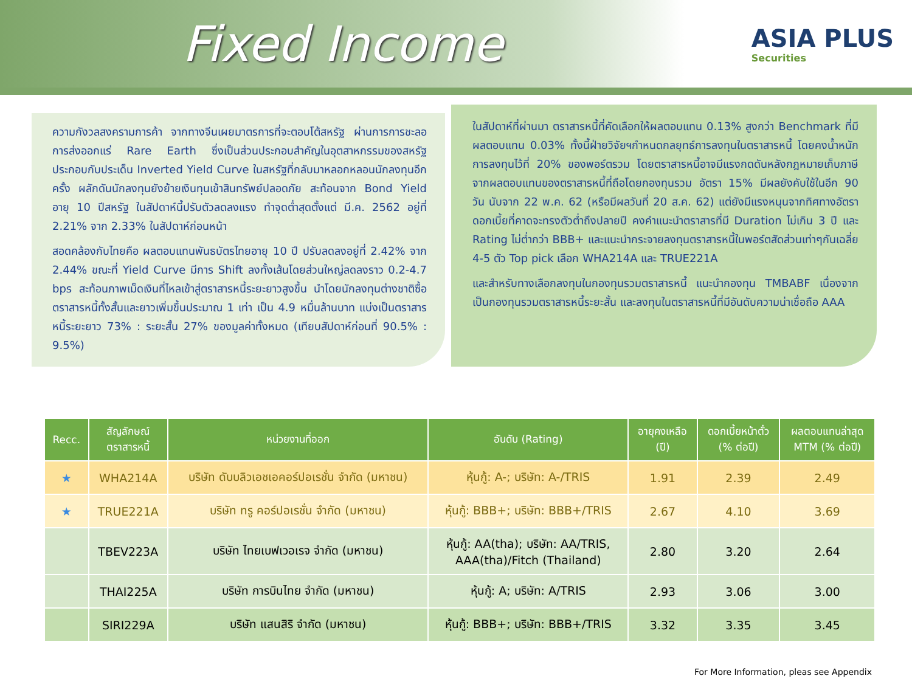Fixed Income
ASIA PLUS
Securities
ความกังวลสงครามการค้า จากทางจีนเผยมาตรการที่จะตอบโต้สหรัฐ ผ่านการการชะลอการส่งออกแร่ Rare Earth ซึ่งเป็นส่วนประกอบสำคัญในอุตสาหกรรมของสหรัฐ ประกอบกับประเด็น Inverted Yield Curve ในสหรัฐที่กลับมาหลอกหลอนนักลงทุนอีกครั้ง ผลักดันนักลงทุนยังย้ายเงินทุนเข้าสินทรัพย์ปลอดภัย สะท้อนจาก Bond Yield อายุ 10 ปีสหรัฐ ในสัปดาห์นี้ปรับตัวลดลงแรง ทำจุดต่ำสุดตั้งแต่ มี.ค. 2562 อยู่ที่ 2.21% จาก 2.33% ในสัปดาห์ก่อนหน้า
สอดคล้องกับไทยคือ ผลตอบแทนพันธบัตรไทยอายุ 10 ปี ปรับลดลงอยู่ที่ 2.42% จาก 2.44% ขณะที่ Yield Curve มีการ Shift ลงทั้งเส้นโดยส่วนใหญ่ลดลงราว 0.2-4.7 bps สะท้อนภาพเม็ดเงินที่ไหลเข้าสู่ตราสารหนี้ระยะยาวสูงขึ้น นำโดยนักลงทุนต่างชาติซื้อตราสารหนี้ทั้งสั้นและยาวเพิ่มขึ้นประมาณ 1 เท่า เป็น 4.9 หมื่นล้านบาท แบ่งเป็นตราสารหนี้ระยะยาว 73% : ระยะสั้น 27% ของมูลค่าทั้งหมด (เทียบสัปดาห์ก่อนที่ 90.5% : 9.5%)
ในสัปดาห์ที่ผ่านมา ตราสารหนี้ที่คัดเลือกให้ผลตอบแทน 0.13% สูงกว่า Benchmark ที่มีผลตอบแทน 0.03% ทั้งนี้ฝ่ายวิจัยฯกำหนดกลยุทธ์การลงทุนในตราสารหนี้ โดยคงน้ำหนักการลงทุนไว้ที่ 20% ของพอร์ตรวม โดยตราสารหนี้อาจมีแรงกดดันหลังกฎหมายเก็บภาษีจากผลตอบแทนของตราสารหนี้ที่ถือโดยกองทุนรวม อัตรา 15% มีผลยังคับใช้ในอีก 90 วัน นับจาก 22 พ.ค. 62 (หรือมีผลวันที่ 20 ส.ค. 62) แต่ยังมีแรงหนุนจากทิศทางอัตราดอกเบี้ยที่คาดจะทรงตัวต่ำถึงปลายปี คงคำแนะนำตราสารที่มี Duration ไม่เกิน 3 ปี และ Rating ไม่ต่ำกว่า BBB+ และแนะนำกระจายลงทุนตราสารหนี้ในพอร์ตสัดส่วนเท่าๆกันเฉลี่ย 4-5 ตัว Top pick เลือก WHA214A และ TRUE221A
และสำหรับทางเลือกลงทุนในกองทุนรวมตราสารหนี้ แนะนำกองทุน TMBABF เนื่องจากเป็นกองทุนรวมตราสารหนี้ระยะสั้น และลงทุนในตราสารหนี้ที่มีอันดับความน่าเชื่อถือ AAA
| Recc. | สัญลักษณ์ ตราสารหนี้ | หน่วยงานที่ออก | อันดับ (Rating) | อายุคงเหลือ (ปี) | ดอกเบี้ยหน้าตั๋ว (% ต่อปี) | ผลตอบแทนล่าสุด MTM (% ต่อปี) |
| --- | --- | --- | --- | --- | --- | --- |
| ★ | WHA214A | บริษัท ดับบลิวเอชเอคอร์ปอเรชั่น จำกัด (มหาชน) | หุ้นกู้: A-; บริษัท: A-/TRIS | 1.91 | 2.39 | 2.49 |
| ★ | TRUE221A | บริษัท ทรู คอร์ปอเรชั่น จำกัด (มหาชน) | หุ้นกู้: BBB+; บริษัท: BBB+/TRIS | 2.67 | 4.10 | 3.69 |
| | TBEV223A | บริษัท ไทยเบฟเวอเรจ จำกัด (มหาชน) | หุ้นกู้: AA(tha); บริษัท: AA/TRIS, AAA(tha)/Fitch (Thailand) | 2.80 | 3.20 | 2.64 |
| | THAI225A | บริษัท การบินไทย จำกัด (มหาชน) | หุ้นกู้: A; บริษัท: A/TRIS | 2.93 | 3.06 | 3.00 |
| | SIRI229A | บริษัท แสนสิริ จำกัด (มหาชน) | หุ้นกู้: BBB+; บริษัท: BBB+/TRIS | 3.32 | 3.35 | 3.45 |
For More Information, pleas see Appendix